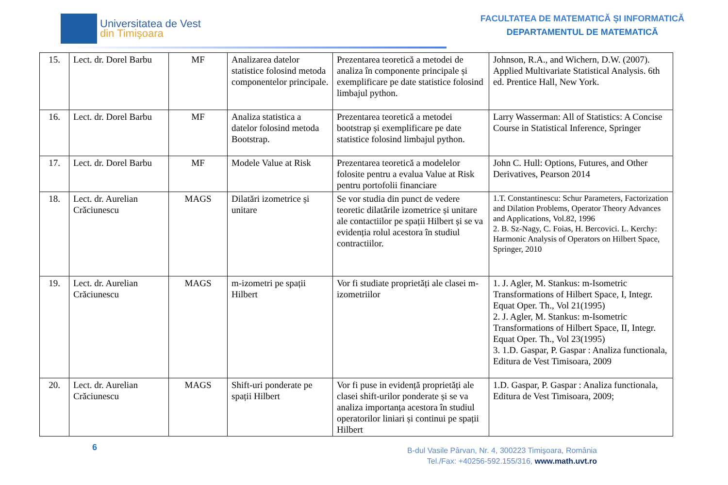Universitatea de Vest
din Timişoara
FACULTATEA DE MATEMATICĂ ȘI INFORMATICĂ
DEPARTAMENTUL DE MATEMATICĂ
| 15. | Lect. dr. Dorel Barbu | MF | Analizarea datelor statistice folosind metoda componentelor principale. | Prezentarea teoretică a metodei de analiza în componente principale și exemplificare pe date statistice folosind limbajul python. | Johnson, R.A., and Wichern, D.W. (2007). Applied Multivariate Statistical Analysis. 6th ed. Prentice Hall, New York. |
| 16. | Lect. dr. Dorel Barbu | MF | Analiza statistica a datelor folosind metoda Bootstrap. | Prezentarea teoretică a metodei bootstrap și exemplificare pe date statistice folosind limbajul python. | Larry Wasserman: All of Statistics: A Concise Course in Statistical Inference, Springer |
| 17. | Lect. dr. Dorel Barbu | MF | Modele Value at Risk | Prezentarea teoretică a modelelor folosite pentru a evalua Value at Risk pentru portofolii financiare | John C. Hull: Options, Futures, and Other Derivatives, Pearson 2014 |
| 18. | Lect. dr. Aurelian Crăciunescu | MAGS | Dilatări izometrice și unitare | Se vor studia din punct de vedere teoretic dilatările izometrice și unitare ale contactiilor pe spații Hilbert și se va evidenția rolul acestora în studiul contractiilor. | 1.T. Constantinescu: Schur Parameters, Factorization and Dilation Problems, Operator Theory Advances and Applications, Vol.82, 1996 2. B. Sz-Nagy, C. Foias, H. Bercovici. L. Kerchy: Harmonic Analysis of Operators on Hilbert Space, Springer, 2010 |
| 19. | Lect. dr. Aurelian Crăciunescu | MAGS | m-izometri pe spații Hilbert | Vor fi studiate proprietăți ale clasei m-izometriilor | 1. J. Agler, M. Stankus: m-Isometric Transformations of Hilbert Space, I, Integr. Equat Oper. Th., Vol 21(1995) 2. J. Agler, M. Stankus: m-Isometric Transformations of Hilbert Space, II, Integr. Equat Oper. Th., Vol 23(1995) 3. 1.D. Gaspar, P. Gaspar : Analiza functionala, Editura de Vest Timisoara, 2009 |
| 20. | Lect. dr. Aurelian Crăciunescu | MAGS | Shift-uri ponderate pe spații Hilbert | Vor fi puse in evidență proprietăți ale clasei shift-urilor ponderate și se va analiza importanța acestora în studiul operatorilor liniari și continui pe spații Hilbert | 1.D. Gaspar, P. Gaspar : Analiza functionala, Editura de Vest Timisoara, 2009; |
6
B-dul Vasile Pârvan, Nr. 4, 300223 Timişoara, România
Tel./Fax: +40256-592.155/316, www.math.uvt.ro